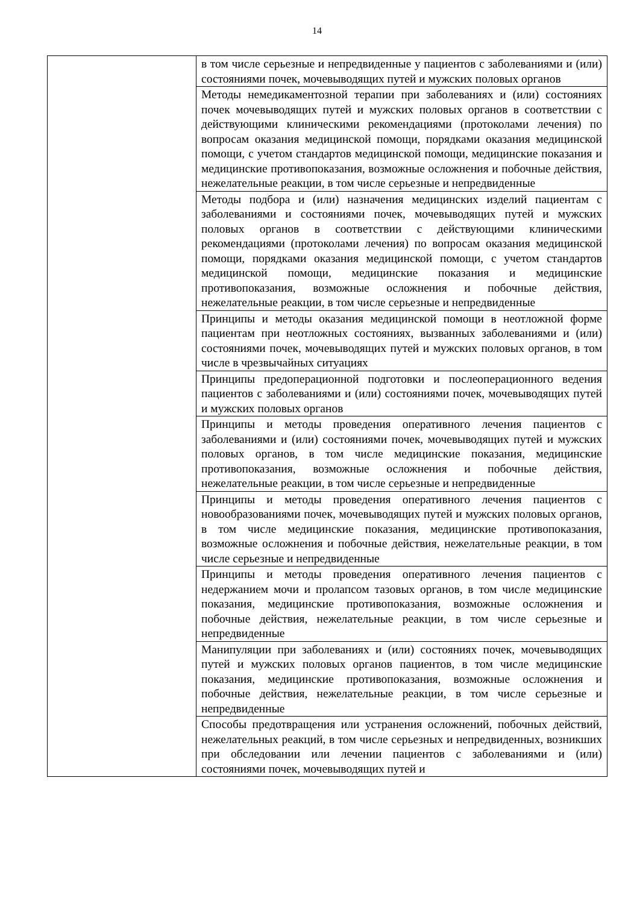14
| | в том числе серьезные и непредвиденные у пациентов с заболеваниями и (или) состояниями почек, мочевыводящих путей и мужских половых органов |
| | Методы немедикаментозной терапии при заболеваниях и (или) состояниях почек мочевыводящих путей и мужских половых органов в соответствии с действующими клиническими рекомендациями (протоколами лечения) по вопросам оказания медицинской помощи, порядками оказания медицинской помощи, с учетом стандартов медицинской помощи, медицинские показания и медицинские противопоказания, возможные осложнения и побочные действия, нежелательные реакции, в том числе серьезные и непредвиденные |
| | Методы подбора и (или) назначения медицинских изделий пациентам с заболеваниями и состояниями почек, мочевыводящих путей и мужских половых органов в соответствии с действующими клиническими рекомендациями (протоколами лечения) по вопросам оказания медицинской помощи, порядками оказания медицинской помощи, с учетом стандартов медицинской помощи, медицинские показания и медицинские противопоказания, возможные осложнения и побочные действия, нежелательные реакции, в том числе серьезные и непредвиденные |
| | Принципы и методы оказания медицинской помощи в неотложной форме пациентам при неотложных состояниях, вызванных заболеваниями и (или) состояниями почек, мочевыводящих путей и мужских половых органов, в том числе в чрезвычайных ситуациях |
| | Принципы предоперационной подготовки и послеоперационного ведения пациентов с заболеваниями и (или) состояниями почек, мочевыводящих путей и мужских половых органов |
| | Принципы и методы проведения оперативного лечения пациентов с заболеваниями и (или) состояниями почек, мочевыводящих путей и мужских половых органов, в том числе медицинские показания, медицинские противопоказания, возможные осложнения и побочные действия, нежелательные реакции, в том числе серьезные и непредвиденные |
| | Принципы и методы проведения оперативного лечения пациентов с новообразованиями почек, мочевыводящих путей и мужских половых органов, в том числе медицинские показания, медицинские противопоказания, возможные осложнения и побочные действия, нежелательные реакции, в том числе серьезные и непредвиденные |
| | Принципы и методы проведения оперативного лечения пациентов с недержанием мочи и пролапсом тазовых органов, в том числе медицинские показания, медицинские противопоказания, возможные осложнения и побочные действия, нежелательные реакции, в том числе серьезные и непредвиденные |
| | Манипуляции при заболеваниях и (или) состояниях почек, мочевыводящих путей и мужских половых органов пациентов, в том числе медицинские показания, медицинские противопоказания, возможные осложнения и побочные действия, нежелательные реакции, в том числе серьезные и непредвиденные |
| | Способы предотвращения или устранения осложнений, побочных действий, нежелательных реакций, в том числе серьезных и непредвиденных, возникших при обследовании или лечении пациентов с заболеваниями и (или) состояниями почек, мочевыводящих путей и |